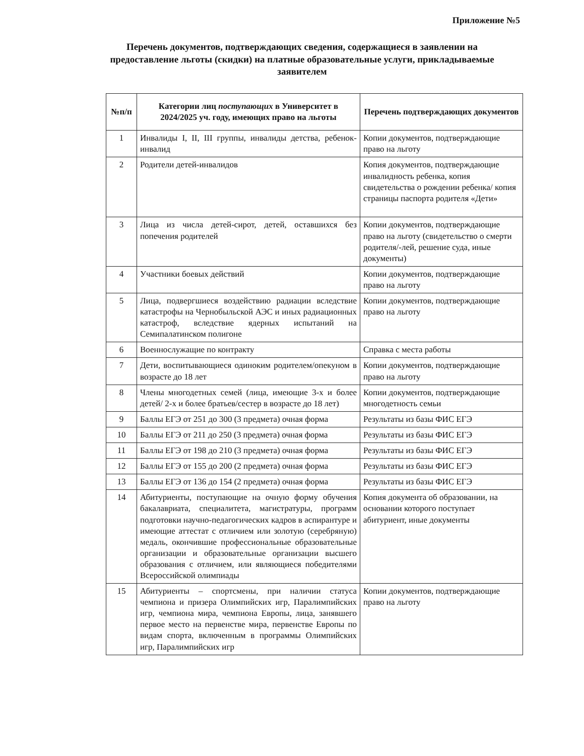Приложение №5
Перечень документов, подтверждающих сведения, содержащиеся в заявлении на предоставление льготы (скидки) на платные образовательные услуги, прикладываемые заявителем
| №п/п | Категории лиц поступающих в Университет в 2024/2025 уч. году, имеющих право на льготы | Перечень подтверждающих документов |
| --- | --- | --- |
| 1 | Инвалиды I, II, III группы, инвалиды детства, ребенок-инвалид | Копии документов, подтверждающие право на льготу |
| 2 | Родители детей-инвалидов | Копия документов, подтверждающие инвалидность ребенка, копия свидетельства о рождении ребенка/ копия страницы паспорта родителя «Дети» |
| 3 | Лица из числа детей-сирот, детей, оставшихся без попечения родителей | Копии документов, подтверждающие право на льготу (свидетельство о смерти родителя/-лей, решение суда, иные документы) |
| 4 | Участники боевых действий | Копии документов, подтверждающие право на льготу |
| 5 | Лица, подвергшиеся воздействию радиации вследствие катастрофы на Чернобыльской АЭС и иных радиационных катастроф, вследствие ядерных испытаний на Семипалатинском полигоне | Копии документов, подтверждающие право на льготу |
| 6 | Военнослужащие по контракту | Справка с места работы |
| 7 | Дети, воспитывающиеся одиноким родителем/опекуном в возрасте до 18 лет | Копии документов, подтверждающие право на льготу |
| 8 | Члены многодетных семей (лица, имеющие 3-х и более детей/ 2-х и более братьев/сестер в возрасте до 18 лет) | Копии документов, подтверждающие многодетность семьи |
| 9 | Баллы ЕГЭ от 251 до 300 (3 предмета) очная форма | Результаты из базы ФИС ЕГЭ |
| 10 | Баллы ЕГЭ от 211 до 250 (3 предмета) очная форма | Результаты из базы ФИС ЕГЭ |
| 11 | Баллы ЕГЭ от 198 до 210 (3 предмета) очная форма | Результаты из базы ФИС ЕГЭ |
| 12 | Баллы ЕГЭ от 155 до 200 (2 предмета) очная форма | Результаты из базы ФИС ЕГЭ |
| 13 | Баллы ЕГЭ от 136 до 154 (2 предмета) очная форма | Результаты из базы ФИС ЕГЭ |
| 14 | Абитуриенты, поступающие на очную форму обучения бакалавриата, специалитета, магистратуры, программ подготовки научно-педагогических кадров в аспирантуре и имеющие аттестат с отличием или золотую (серебряную) медаль, окончившие профессиональные образовательные организации и образовательные организации высшего образования с отличием, или являющиеся победителями Всероссийской олимпиады | Копия документа об образовании, на основании которого поступает абитуриент, иные документы |
| 15 | Абитуриенты – спортсмены, при наличии статуса чемпиона и призера Олимпийских игр, Паралимпийских игр, чемпиона мира, чемпиона Европы, лица, занявшего первое место на первенстве мира, первенстве Европы по видам спорта, включенным в программы Олимпийских игр, Паралимпийских игр | Копии документов, подтверждающие право на льготу |